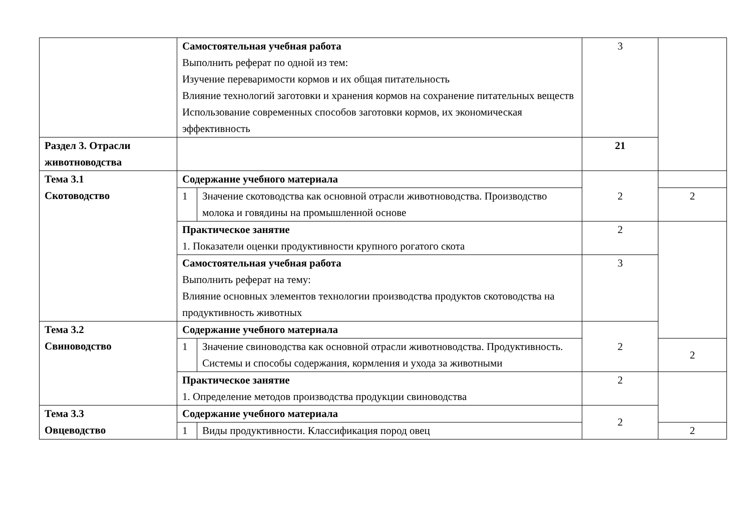| | Самостоятельная учебная работа Выполнить реферат по одной из тем: Изучение переваримости кормов и их общая питательность Влияние технологий заготовки и хранения кормов на сохранение питательных веществ Использование современных способов заготовки кормов, их экономическая эффективность | | 3 | |
| Раздел 3. Отрасли животноводства | | | 21 | |
| Тема 3.1 Скотоводство | Содержание учебного материала | | 2 | |
| | 1 | Значение скотоводства как основной отрасли животноводства. Производство молока и говядины на промышленной основе | | 2 |
| | Практическое занятие 1. Показатели оценки продуктивности крупного рогатого скота | | 2 | |
| | Самостоятельная учебная работа Выполнить реферат на тему: Влияние основных элементов технологии производства продуктов скотоводства на продуктивность животных | | 3 | |
| Тема 3.2 Свиноводство | Содержание учебного материала | | 2 | |
| | 1 | Значение свиноводства как основной отрасли животноводства. Продуктивность. Системы и способы содержания, кормления и ухода за животными | | 2 |
| | Практическое занятие 1. Определение методов производства продукции свиноводства | | 2 | |
| Тема 3.3 Овцеводство | Содержание учебного материала | | 2 | |
| | 1 | Виды продуктивности. Классификация пород овец | | 2 |